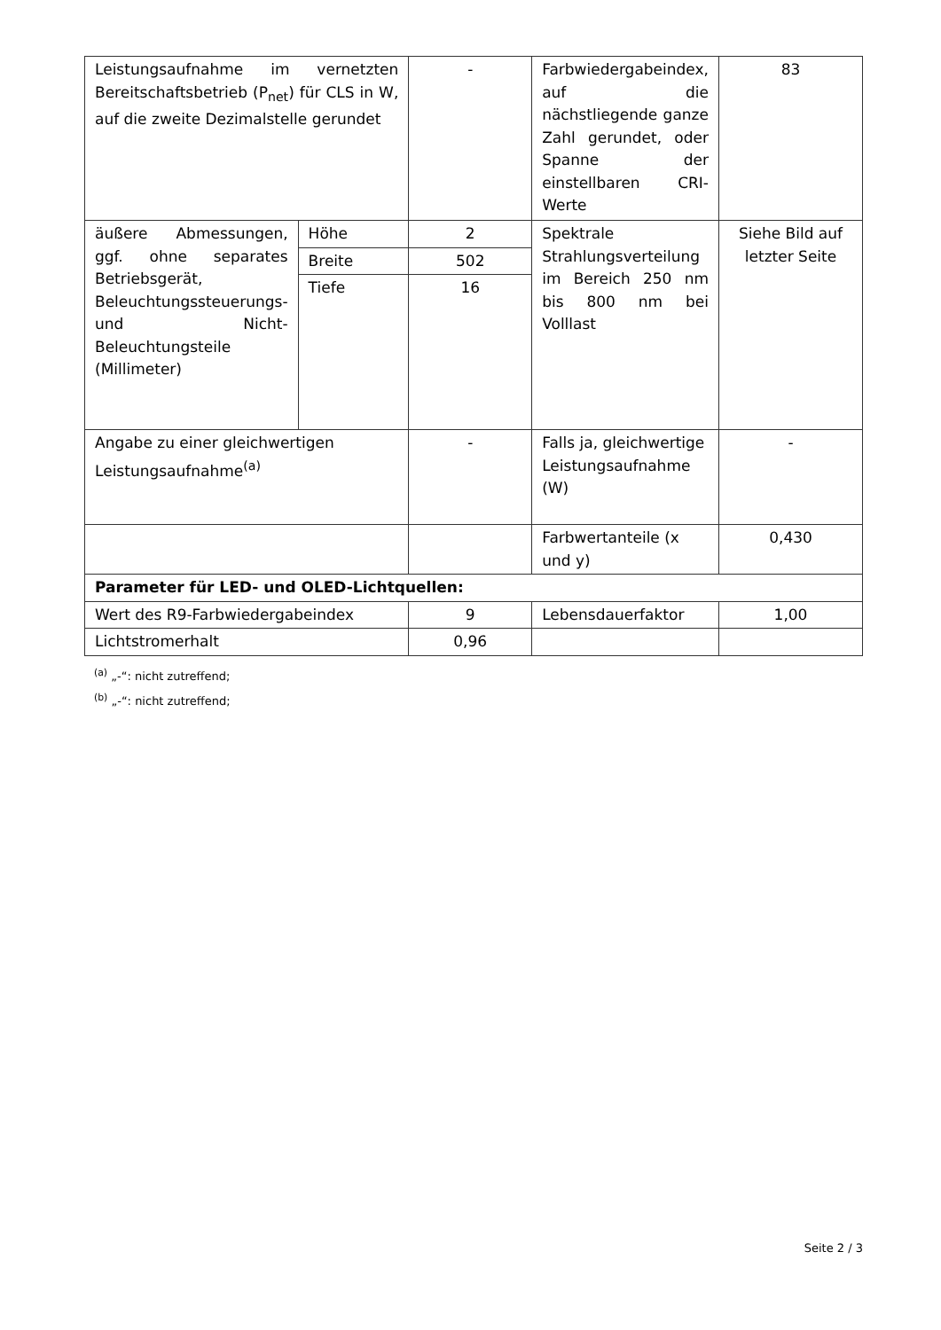| Leistungsaufnahme im vernetzten Bereitschaftsbetrieb (P<sub>net</sub>) für CLS in W, auf die zweite Dezimalstelle gerundet | | - | Farbwiedergabeindex, auf die nächstliegende ganze Zahl gerundet, oder Spanne der einstellbaren CRI-Werte | 83 |
| äußere Abmessungen, ggf. ohne separates Betriebsgerät, Beleuchtungssteuerungs- und Nicht-Beleuchtungsteile (Millimeter) | Höhe | 2 | Spektrale Strahlungsverteilung im Bereich 250 nm bis 800 nm bei Volllast | Siehe Bild auf letzter Seite |
| | Breite | 502 | | |
| | Tiefe | 16 | | |
| Angabe zu einer gleichwertigen Leistungsaufnahme<sup>(a)</sup> | | - | Falls ja, gleichwertige Leistungsaufnahme (W) | - |
| | | | Farbwertanteile (x und y) | 0,430 |
| Parameter für LED- und OLED-Lichtquellen: | | | | |
| Wert des R9-Farbwiedergabeindex | | 9 | Lebensdauerfaktor | 1,00 |
| Lichtstromerhalt | | 0,96 | | |
<sup>(a)</sup> „-“: nicht zutreffend;
<sup>(b)</sup> „-“: nicht zutreffend;
Seite 2 / 3